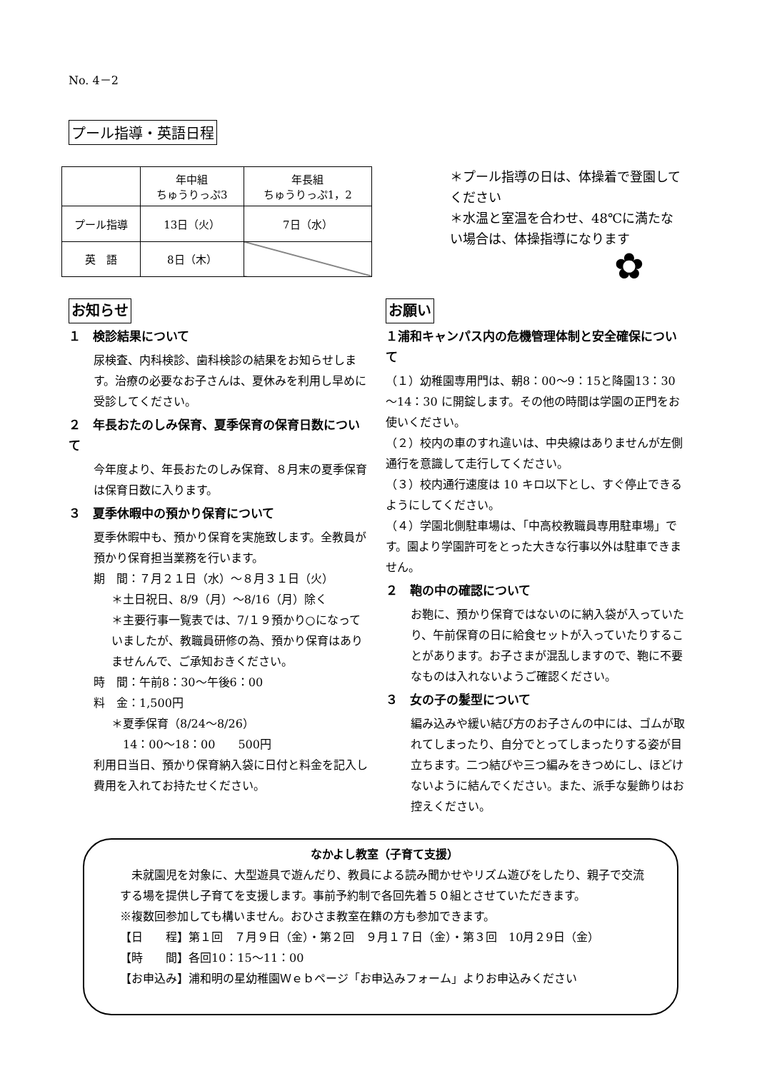No. 4－2
プール指導・英語日程
| | 年中組 ちゅうりっぷ3 | 年長組 ちゅうりっぷ1，2 |
| --- | --- | --- |
| プール指導 | 13日（火） | 7日（水） |
| 英 語 | 8日（木） | |
＊プール指導の日は、体操着で登園してください
＊水温と室温を合わせ、48℃に満たない場合は、体操指導になります
✿
お知らせ
１　検診結果について
尿検査、内科検診、歯科検診の結果をお知らせします。治療の必要なお子さんは、夏休みを利用し早めに受診してください。
２　年長おたのしみ保育、夏季保育の保育日数について
今年度より、年長おたのしみ保育、８月末の夏季保育は保育日数に入ります。
３　夏季休暇中の預かり保育について
夏季休暇中も、預かり保育を実施致します。全教員が預かり保育担当業務を行います。
期　間：７月２１日（水）～８月３１日（火）
＊土日祝日、8/9（月）～8/16（月）除く
＊主要行事一覧表では、7/１９預かり○になっていましたが、教職員研修の為、預かり保育はありませんんで、ご承知おきください。
時　間：午前8：30～午後6：00
料　金：1,500円
＊夏季保育（8/24～8/26）
　14：00～18：00　　500円
利用日当日、預かり保育納入袋に日付と料金を記入し費用を入れてお持たせください。
お願い
１浦和キャンパス内の危機管理体制と安全確保について
（１）幼稚園専用門は、朝8：00～9：15と降園13：30～14：30 に開錠します。その他の時間は学園の正門をお使いください。
（２）校内の車のすれ違いは、中央線はありませんが左側通行を意識して走行してください。
（３）校内通行速度は 10 キロ以下とし、すぐ停止できるようにしてください。
（４）学園北側駐車場は、「中高校教職員専用駐車場」です。園より学園許可をとった大きな行事以外は駐車できません。
２　鞄の中の確認について
お鞄に、預かり保育ではないのに納入袋が入っていたり、午前保育の日に給食セットが入っていたりすることがあります。お子さまが混乱しますので、鞄に不要なものは入れないようご確認ください。
３　女の子の髪型について
編み込みや緩い結び方のお子さんの中には、ゴムが取れてしまったり、自分でとってしまったりする姿が目立ちます。二つ結びや三つ編みをきつめにし、ほどけないように結んでください。また、派手な髪飾りはお控えください。
なかよし教室（子育て支援）
　未就園児を対象に、大型遊具で遊んだり、教員による読み聞かせやリズム遊びをしたり、親子で交流する場を提供し子育てを支援します。事前予約制で各回先着５０組とさせていただきます。
※複数回参加しても構いません。おひさま教室在籍の方も参加できます。
【日　　程】第１回　７月９日（金）・第２回　９月１７日（金）・第３回　10月２9日（金）
【時　　間】各回10：15～11：00
【お申込み】浦和明の星幼稚園Ｗｅｂページ「お申込みフォーム」よりお申込みください